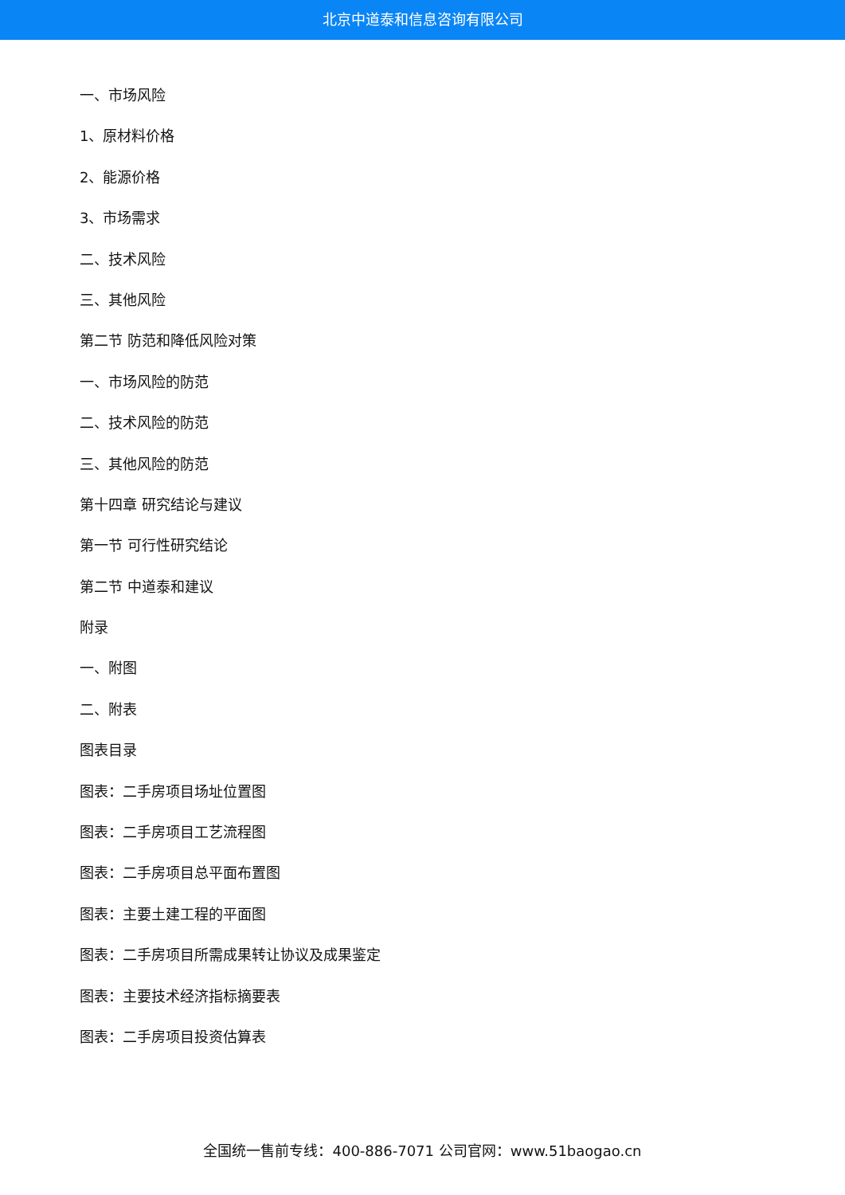北京中道泰和信息咨询有限公司
一、市场风险
1、原材料价格
2、能源价格
3、市场需求
二、技术风险
三、其他风险
第二节 防范和降低风险对策
一、市场风险的防范
二、技术风险的防范
三、其他风险的防范
第十四章 研究结论与建议
第一节 可行性研究结论
第二节 中道泰和建议
附录
一、附图
二、附表
图表目录
图表：二手房项目场址位置图
图表：二手房项目工艺流程图
图表：二手房项目总平面布置图
图表：主要土建工程的平面图
图表：二手房项目所需成果转让协议及成果鉴定
图表：主要技术经济指标摘要表
图表：二手房项目投资估算表
全国统一售前专线：400-886-7071 公司官网：www.51baogao.cn